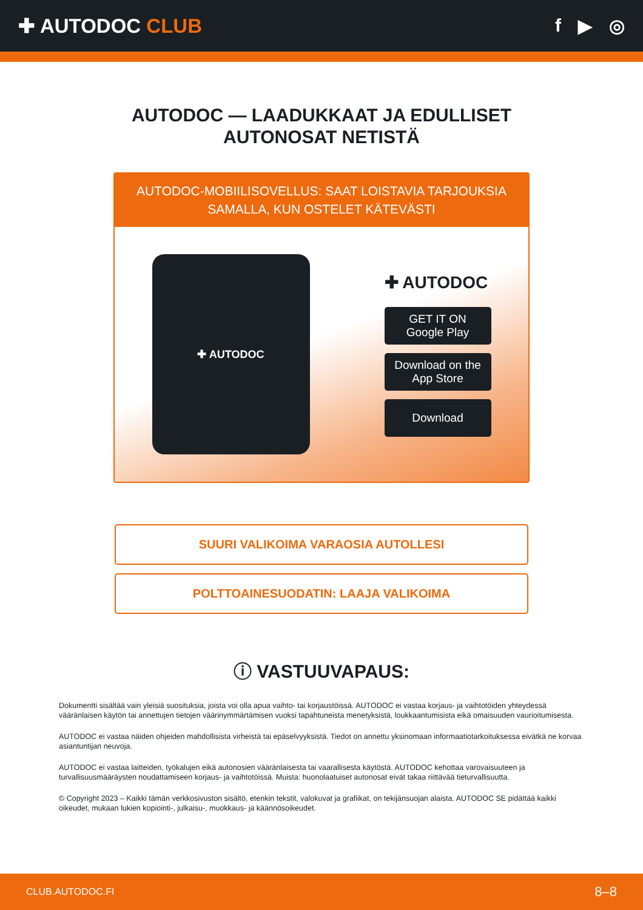✚ AUTODOC CLUB f ▶ ◎
AUTODOC — LAADUKKAAT JA EDULLISET
AUTONOSAT NETISTÄ
AUTODOC-MOBIILISOVELLUS: SAAT LOISTAVIA TARJOUKSIA
SAMALLA, KUN OSTELET KÄTEVÄSTI
✚ AUTODOC
✚ AUTODOC
GET IT ON
Google Play
Download on the
App Store
Download
SUURI VALIKOIMA VARAOSIA AUTOLLESI
POLTTOAINESUODATIN: LAAJA VALIKOIMA
ⓘ VASTUUVAPAUS:
Dokumentti sisältää vain yleisiä suosituksia, joista voi olla apua vaihto- tai korjaustöissä. AUTODOC ei vastaa korjaus- ja vaihtotöiden yhteydessä vääränlaisen käytön tai annettujen tietojen väärinymmärtämisen vuoksi tapahtuneista menetyksistä, loukkaantumisista eikä omaisuuden vaurioitumisesta.
AUTODOC ei vastaa näiden ohjeiden mahdollisista virheistä tai epäselvyyksistä. Tiedot on annettu yksinomaan informaatiotarkoituksessa eivätkä ne korvaa asiantuntijan neuvoja.
AUTODOC ei vastaa laitteiden, työkalujen eikä autonosien vääränlaisesta tai vaarallisesta käytöstä. AUTODOC kehottaa varovaisuuteen ja turvallisuusmääräysten noudattamiseen korjaus- ja vaihtotöissä. Muista: huonolaatuiset autonosat eivät takaa riittävää tieturvallisuutta.
© Copyright 2023 – Kaikki tämän verkkosivuston sisältö, etenkin tekstit, valokuvat ja grafiikat, on tekijänsuojan alaista. AUTODOC SE pidättää kaikki oikeudet, mukaan lukien kopiointi-, julkaisu-, muokkaus- ja käännösoikeudet.
CLUB.AUTODOC.FI 8–8